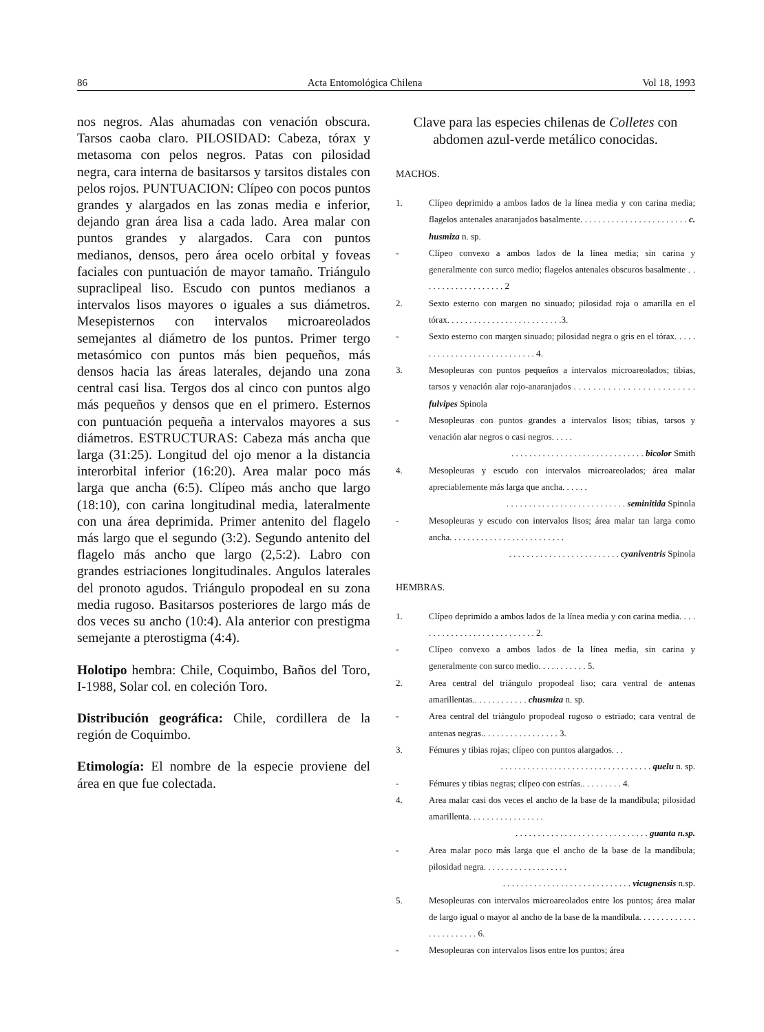86 Acta Entomológica Chilena Vol 18, 1993
nos negros. Alas ahumadas con venación obscura. Tarsos caoba claro. PILOSIDAD: Cabeza, tórax y metasoma con pelos negros. Patas con pilosidad negra, cara interna de basitarsos y tarsitos distales con pelos rojos. PUNTUACION: Clípeo con pocos puntos grandes y alargados en las zonas media e inferior, dejando gran área lisa a cada lado. Area malar con puntos grandes y alargados. Cara con puntos medianos, densos, pero área ocelo orbital y foveas faciales con puntuación de mayor tamaño. Triángulo supraclipeal liso. Escudo con puntos medianos a intervalos lisos mayores o iguales a sus diámetros. Mesepisternos con intervalos microareolados semejantes al diámetro de los puntos. Primer tergo metasómico con puntos más bien pequeños, más densos hacia las áreas laterales, dejando una zona central casi lisa. Tergos dos al cinco con puntos algo más pequeños y densos que en el primero. Esternos con puntuación pequeña a intervalos mayores a sus diámetros. ESTRUCTURAS: Cabeza más ancha que larga (31:25). Longitud del ojo menor a la distancia interorbital inferior (16:20). Area malar poco más larga que ancha (6:5). Clípeo más ancho que largo (18:10), con carina longitudinal media, lateralmente con una área deprimida. Primer antenito del flagelo más largo que el segundo (3:2). Segundo antenito del flagelo más ancho que largo (2,5:2). Labro con grandes estriaciones longitudinales. Angulos laterales del pronoto agudos. Triángulo propodeal en su zona media rugoso. Basitarsos posteriores de largo más de dos veces su ancho (10:4). Ala anterior con prestigma semejante a pterostigma (4:4).
Holotipo hembra: Chile, Coquimbo, Baños del Toro, I-1988, Solar col. en coleción Toro.
Distribución geográfica: Chile, cordillera de la región de Coquimbo.
Etimología: El nombre de la especie proviene del área en que fue colectada.
Clave para las especies chilenas de Colletes con abdomen azul-verde metálico conocidas.
MACHOS.
| 1. | Clípeo deprimido a ambos lados de la línea media y con carina media; flagelos antenales anaranjados basalmente. . . . . . . . . . . . . . . . . . . . . . . . c. husmiza n. sp. |
| - | Clípeo convexo a ambos lados de la línea media; sin carina y generalmente con surco medio; flagelos antenales obscuros basalmente . . . . . . . . . . . . . . . . . . . 2 |
| 2. | Sexto esterno con margen no sinuado; pilosidad roja o amarilla en el tórax. . . . . . . . . . . . . . . . . . . . . . . . . .3. |
| - | Sexto esterno con margen sinuado; pilosidad negra o gris en el tórax. . . . . . . . . . . . . . . . . . . . . . . . . . . . . 4. |
| 3. | Mesopleuras con puntos pequeños a intervalos microareolados; tibias, tarsos y venación alar rojo-anaranjados . . . . . . . . . . . . . . . . . . . . . . . . . fulvipes Spinola |
| - | Mesopleuras con puntos grandes a intervalos lisos; tibias, tarsos y venación alar negros o casi negros. . . . . . . . . . . . . . . . . . . . . . . . . . . . . . . . . . . bicolor Smith |
| 4. | Mesopleuras y escudo con intervalos microareolados; área malar apreciablemente más larga que ancha. . . . . . . . . . . . . . . . . . . . . . . . . . . . . . . . . seminitida Spinola |
| - | Mesopleuras y escudo con intervalos lisos; área malar tan larga como ancha. . . . . . . . . . . . . . . . . . . . . . . . . . . . . . . . . . . . . . . . . . . . . . . . . . . cyaniventris Spinola |
HEMBRAS.
| 1. | Clípeo deprimido a ambos lados de la línea media y con carina media. . . . . . . . . . . . . . . . . . . . . . . . . . . . 2. |
| - | Clípeo convexo a ambos lados de la línea media, sin carina y generalmente con surco medio. . . . . . . . . . . 5. |
| 2. | Area central del triángulo propodeal liso; cara ventral de antenas amarillentas.. . . . . . . . . . . . chusmiza n. sp. |
| - | Area central del triángulo propodeal rugoso o estriado; cara ventral de antenas negras.. . . . . . . . . . . . . . . . . 3. |
| 3. | Fémures y tibias rojas; clípeo con puntos alargados. . . . . . . . . . . . . . . . . . . . . . . . . . . . . . . . . . . . . quelu n. sp. |
| - | Fémures y tibias negras; clípeo con estrías.. . . . . . . . . 4. |
| 4. | Area malar casi dos veces el ancho de la base de la mandíbula; pilosidad amarillenta. . . . . . . . . . . . . . . . . . . . . . . . . . . . . . . . . . . . . . . . . . . . . . . guanta n.sp. |
| - | Area malar poco más larga que el ancho de la base de la mandíbula; pilosidad negra. . . . . . . . . . . . . . . . . . . . . . . . . . . . . . . . . . . . . . . . . . . . . . . . vicugnensis n.sp. |
| 5. | Mesopleuras con intervalos microareolados entre los puntos; área malar de largo igual o mayor al ancho de la base de la mandíbula. . . . . . . . . . . . . . . . . . . . . . . . 6. |
| - | Mesopleuras con intervalos lisos entre los puntos; área |